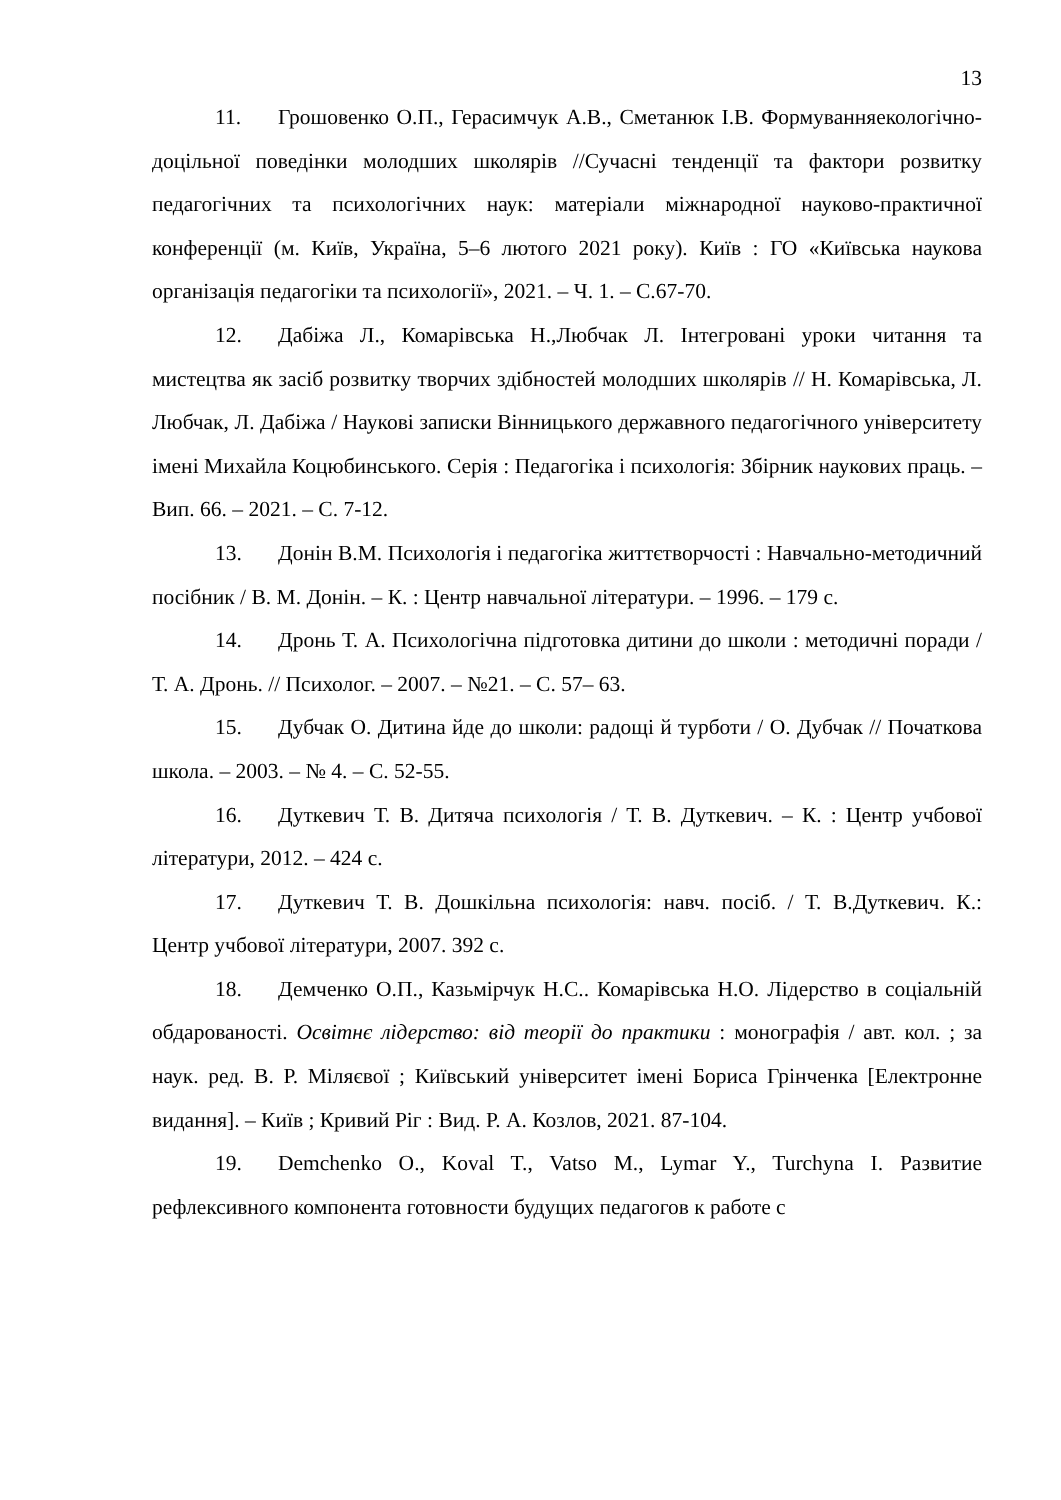13
11. Грошовенко О.П., Герасимчук А.В., Сметанюк І.В. Формуванняекологічно-доцільної поведінки молодших школярів //Сучасні тенденції та фактори розвитку педагогічних та психологічних наук: матеріали міжнародної науково-практичної конференції (м. Київ, Україна, 5–6 лютого 2021 року). Київ : ГО «Київська наукова організація педагогіки та психології», 2021. – Ч. 1. – С.67-70.
12. Дабіжа Л., Комарівська Н.,Любчак Л. Інтегровані уроки читання та мистецтва як засіб розвитку творчих здібностей молодших школярів // Н. Комарівська, Л. Любчак, Л. Дабіжа / Наукові записки Вінницького державного педагогічного університету імені Михайла Коцюбинського. Серія : Педагогіка і психологія: Збірник наукових праць. – Вип. 66. – 2021. – С. 7-12.
13. Донін В.М. Психологія і педагогіка життєтворчості : Навчально-методичний посібник / В. М. Донін. – К. : Центр навчальної літератури. – 1996. – 179 с.
14. Дронь Т. А. Психологічна підготовка дитини до школи : методичні поради / Т. А. Дронь. // Психолог. – 2007. – №21. – С. 57– 63.
15. Дубчак О. Дитина йде до школи: радощі й турботи / О. Дубчак // Початкова школа. – 2003. – № 4. – С. 52-55.
16. Дуткевич Т. В. Дитяча психологія / Т. В. Дуткевич. – К. : Центр учбової літератури, 2012. – 424 с.
17. Дуткевич Т. В. Дошкільна психологія: навч. посіб. / Т. В.Дуткевич. К.: Центр учбової літератури, 2007. 392 с.
18. Демченко О.П., Казьмірчук Н.С.. Комарівська Н.О. Лідерство в соціальній обдарованості. Освітнє лідерство: від теорії до практики : монографія / авт. кол. ; за наук. ред. В. Р. Міляєвої ; Київський університет імені Бориса Грінченка [Електронне видання]. – Київ ; Кривий Ріг : Вид. Р. А. Козлов, 2021. 87-104.
19. Demchenko O., Koval T., Vatso M., Lymar Y., Turchyna I. Развитие рефлексивного компонента готовности будущих педагогов к работе с